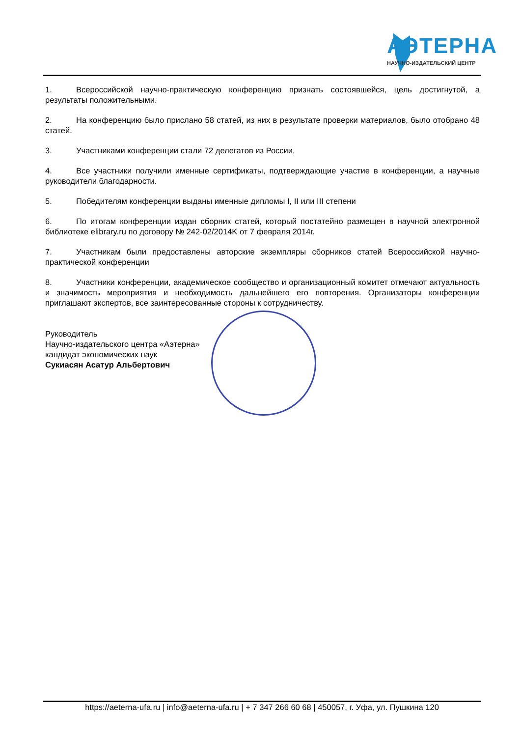АЭТЕРНА
НАУЧНО-ИЗДАТЕЛЬСКИЙ ЦЕНТР
1. Всероссийской научно-практическую конференцию признать состоявшейся, цель достигнутой, а результаты положительными.
2. На конференцию было прислано 58 статей, из них в результате проверки материалов, было отобрано 48 статей.
3. Участниками конференции стали 72 делегатов из России,
4. Все участники получили именные сертификаты, подтверждающие участие в конференции, а научные руководители благодарности.
5. Победителям конференции выданы именные дипломы I, II или III степени
6. По итогам конференции издан сборник статей, который постатейно размещен в научной электронной библиотеке elibrary.ru по договору № 242-02/2014K от 7 февраля 2014г.
7. Участникам были предоставлены авторские экземпляры сборников статей Всероссийской научно-практической конференции
8. Участники конференции, академическое сообщество и организационный комитет отмечают актуальность и значимость мероприятия и необходимость дальнейшего его повторения. Организаторы конференции приглашают экспертов, все заинтересованные стороны к сотрудничеству.
Руководитель
Научно-издательского центра «Аэтерна»
кандидат экономических наук
Сукиасян Асатур Альбертович
https://aeterna-ufa.ru | info@aeterna-ufa.ru | + 7 347 266 60 68 | 450057, г. Уфа, ул. Пушкина 120